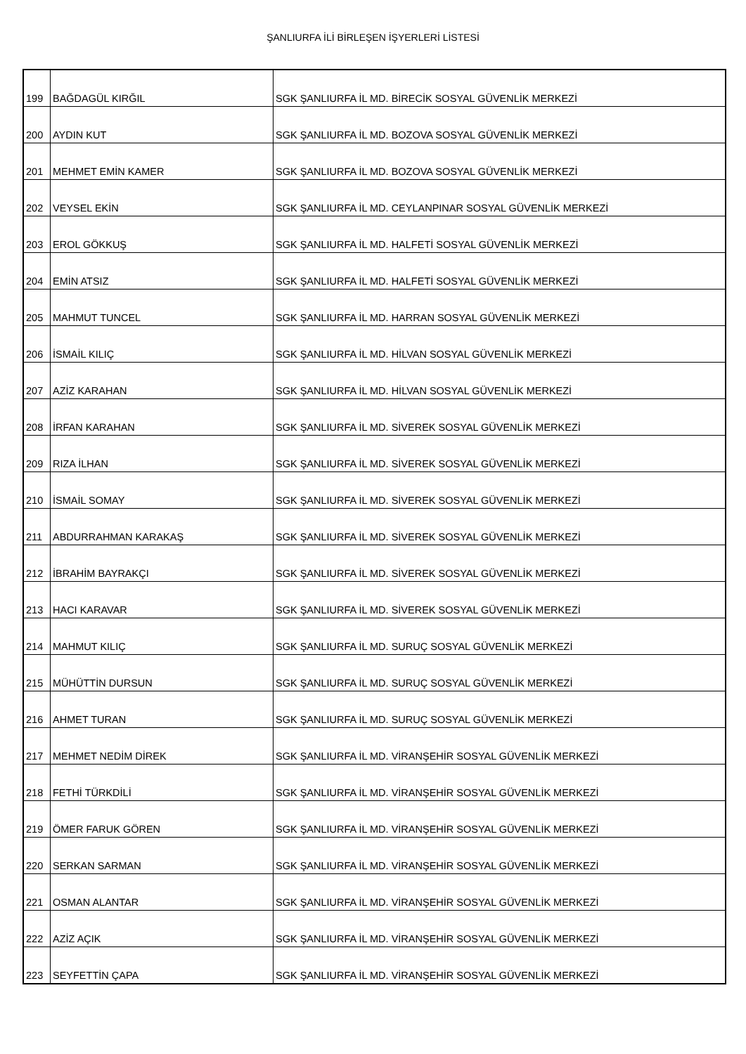ŞANLIURFA İLİ BİRLEŞEN İŞYERLERİ LİSTESİ
| 199 | BAĞDAGÜL KIRĞIL | SGK ŞANLIURFA İL MD. BİRECİK SOSYAL GÜVENLİK MERKEZİ |
| 200 | AYDIN KUT | SGK ŞANLIURFA İL MD. BOZOVA SOSYAL GÜVENLİK MERKEZİ |
| 201 | MEHMET EMİN KAMER | SGK ŞANLIURFA İL MD. BOZOVA SOSYAL GÜVENLİK MERKEZİ |
| 202 | VEYSEL EKİN | SGK ŞANLIURFA İL MD. CEYLANPINAR SOSYAL GÜVENLİK MERKEZİ |
| 203 | EROL GÖKKUŞ | SGK ŞANLIURFA İL MD. HALFETİ SOSYAL GÜVENLİK MERKEZİ |
| 204 | EMİN ATSIZ | SGK ŞANLIURFA İL MD. HALFETİ SOSYAL GÜVENLİK MERKEZİ |
| 205 | MAHMUT TUNCEL | SGK ŞANLIURFA İL MD. HARRAN SOSYAL GÜVENLİK MERKEZİ |
| 206 | İSMAİL KILIÇ | SGK ŞANLIURFA İL MD. HİLVAN SOSYAL GÜVENLİK MERKEZİ |
| 207 | AZİZ KARAHAN | SGK ŞANLIURFA İL MD. HİLVAN SOSYAL GÜVENLİK MERKEZİ |
| 208 | İRFAN KARAHAN | SGK ŞANLIURFA İL MD. SİVEREK SOSYAL GÜVENLİK MERKEZİ |
| 209 | RIZA İLHAN | SGK ŞANLIURFA İL MD. SİVEREK SOSYAL GÜVENLİK MERKEZİ |
| 210 | İSMAİL SOMAY | SGK ŞANLIURFA İL MD. SİVEREK SOSYAL GÜVENLİK MERKEZİ |
| 211 | ABDURRAHMAN KARAKAŞ | SGK ŞANLIURFA İL MD. SİVEREK SOSYAL GÜVENLİK MERKEZİ |
| 212 | İBRAHİM BAYRAKÇI | SGK ŞANLIURFA İL MD. SİVEREK SOSYAL GÜVENLİK MERKEZİ |
| 213 | HACI KARAVAR | SGK ŞANLIURFA İL MD. SİVEREK SOSYAL GÜVENLİK MERKEZİ |
| 214 | MAHMUT KILIÇ | SGK ŞANLIURFA İL MD. SURUÇ SOSYAL GÜVENLİK MERKEZİ |
| 215 | MÜHÜTTİN DURSUN | SGK ŞANLIURFA İL MD. SURUÇ SOSYAL GÜVENLİK MERKEZİ |
| 216 | AHMET TURAN | SGK ŞANLIURFA İL MD. SURUÇ SOSYAL GÜVENLİK MERKEZİ |
| 217 | MEHMET NEDİM DİREK | SGK ŞANLIURFA İL MD. VİRANŞEHİR SOSYAL GÜVENLİK MERKEZİ |
| 218 | FETHİ TÜRKDİLİ | SGK ŞANLIURFA İL MD. VİRANŞEHİR SOSYAL GÜVENLİK MERKEZİ |
| 219 | ÖMER FARUK GÖREN | SGK ŞANLIURFA İL MD. VİRANŞEHİR SOSYAL GÜVENLİK MERKEZİ |
| 220 | SERKAN SARMAN | SGK ŞANLIURFA İL MD. VİRANŞEHİR SOSYAL GÜVENLİK MERKEZİ |
| 221 | OSMAN ALANTAR | SGK ŞANLIURFA İL MD. VİRANŞEHİR SOSYAL GÜVENLİK MERKEZİ |
| 222 | AZİZ AÇIK | SGK ŞANLIURFA İL MD. VİRANŞEHİR SOSYAL GÜVENLİK MERKEZİ |
| 223 | SEYFETTİN ÇAPA | SGK ŞANLIURFA İL MD. VİRANŞEHİR SOSYAL GÜVENLİK MERKEZİ |